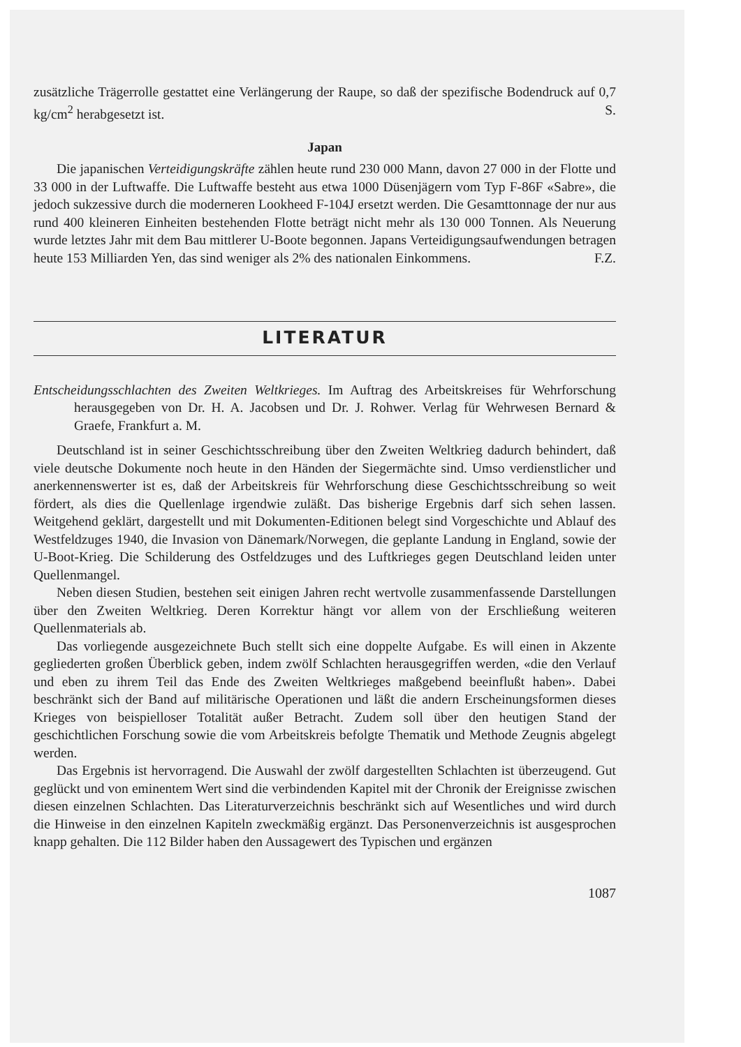zusätzliche Trägerrolle gestattet eine Verlängerung der Raupe, so daß der spezifische Bodendruck auf 0,7 kg/cm<sup>2</sup> herabgesetzt ist. S.
Japan
Die japanischen Verteidigungskräfte zählen heute rund 230 000 Mann, davon 27 000 in der Flotte und 33 000 in der Luftwaffe. Die Luftwaffe besteht aus etwa 1000 Düsenjägern vom Typ F-86F «Sabre», die jedoch sukzessive durch die moderneren Lookheed F-104J ersetzt werden. Die Gesamttonnage der nur aus rund 400 kleineren Einheiten bestehenden Flotte beträgt nicht mehr als 130 000 Tonnen. Als Neuerung wurde letztes Jahr mit dem Bau mittlerer U-Boote begonnen. Japans Verteidigungsaufwendungen betragen heute 153 Milliarden Yen, das sind weniger als 2% des nationalen Einkommens. F.Z.
LITERATUR
Entscheidungsschlachten des Zweiten Weltkrieges. Im Auftrag des Arbeitskreises für Wehrforschung herausgegeben von Dr. H. A. Jacobsen und Dr. J. Rohwer. Verlag für Wehrwesen Bernard & Graefe, Frankfurt a. M.
Deutschland ist in seiner Geschichtsschreibung über den Zweiten Weltkrieg dadurch behindert, daß viele deutsche Dokumente noch heute in den Händen der Siegermächte sind. Umso verdienstlicher und anerkennenswerter ist es, daß der Arbeitskreis für Wehrforschung diese Geschichtsschreibung so weit fördert, als dies die Quellenlage irgendwie zuläßt. Das bisherige Ergebnis darf sich sehen lassen. Weitgehend geklärt, dargestellt und mit Dokumenten-Editionen belegt sind Vorgeschichte und Ablauf des Westfeldzuges 1940, die Invasion von Dänemark/Norwegen, die geplante Landung in England, sowie der U-Boot-Krieg. Die Schilderung des Ostfeldzuges und des Luftkrieges gegen Deutschland leiden unter Quellenmangel.
Neben diesen Studien, bestehen seit einigen Jahren recht wertvolle zusammenfassende Darstellungen über den Zweiten Weltkrieg. Deren Korrektur hängt vor allem von der Erschließung weiteren Quellenmaterials ab.
Das vorliegende ausgezeichnete Buch stellt sich eine doppelte Aufgabe. Es will einen in Akzente gegliederten großen Überblick geben, indem zwölf Schlachten herausgegriffen werden, «die den Verlauf und eben zu ihrem Teil das Ende des Zweiten Weltkrieges maßgebend beeinflußt haben». Dabei beschränkt sich der Band auf militärische Operationen und läßt die andern Erscheinungsformen dieses Krieges von beispielloser Totalität außer Betracht. Zudem soll über den heutigen Stand der geschichtlichen Forschung sowie die vom Arbeitskreis befolgte Thematik und Methode Zeugnis abgelegt werden.
Das Ergebnis ist hervorragend. Die Auswahl der zwölf dargestellten Schlachten ist überzeugend. Gut geglückt und von eminentem Wert sind die verbindenden Kapitel mit der Chronik der Ereignisse zwischen diesen einzelnen Schlachten. Das Literaturverzeichnis beschränkt sich auf Wesentliches und wird durch die Hinweise in den einzelnen Kapiteln zweckmäßig ergänzt. Das Personenverzeichnis ist ausgesprochen knapp gehalten. Die 112 Bilder haben den Aussagewert des Typischen und ergänzen
1087